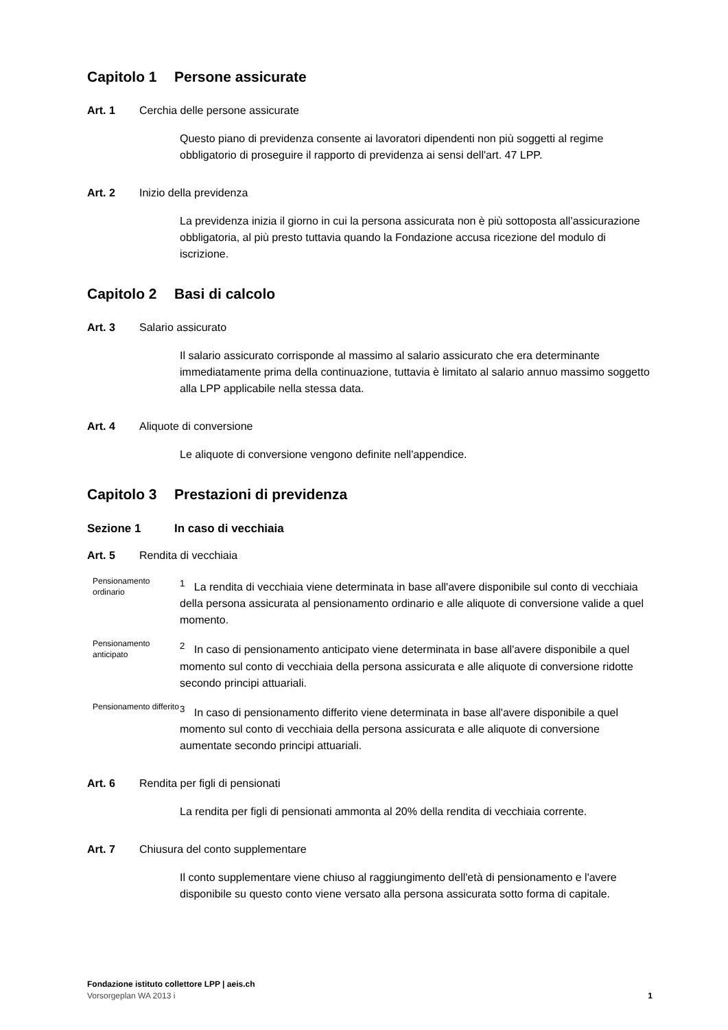Capitolo 1 Persone assicurate
Art. 1 Cerchia delle persone assicurate
Questo piano di previdenza consente ai lavoratori dipendenti non più soggetti al regime obbligatorio di proseguire il rapporto di previdenza ai sensi dell'art. 47 LPP.
Art. 2 Inizio della previdenza
La previdenza inizia il giorno in cui la persona assicurata non è più sottoposta all’assicurazione obbligatoria, al più presto tuttavia quando la Fondazione accusa ricezione del modulo di iscrizione.
Capitolo 2 Basi di calcolo
Art. 3 Salario assicurato
Il salario assicurato corrisponde al massimo al salario assicurato che era determinante immediatamente prima della continuazione, tuttavia è limitato al salario annuo massimo soggetto alla LPP applicabile nella stessa data.
Art. 4 Aliquote di conversione
Le aliquote di conversione vengono definite nell'appendice.
Capitolo 3 Prestazioni di previdenza
Sezione 1 In caso di vecchiaia
Art. 5 Rendita di vecchiaia
Pensionamento ordinario
<sup>1</sup> La rendita di vecchiaia viene determinata in base all'avere disponibile sul conto di vecchiaia della persona assicurata al pensionamento ordinario e alle aliquote di conversione valide a quel momento.
Pensionamento anticipato
<sup>2</sup> In caso di pensionamento anticipato viene determinata in base all'avere disponibile a quel momento sul conto di vecchiaia della persona assicurata e alle aliquote di conversione ridotte secondo principi attuariali.
Pensionamento differito
<sup>3</sup> In caso di pensionamento differito viene determinata in base all'avere disponibile a quel momento sul conto di vecchiaia della persona assicurata e alle aliquote di conversione aumentate secondo principi attuariali.
Art. 6 Rendita per figli di pensionati
La rendita per figli di pensionati ammonta al 20% della rendita di vecchiaia corrente.
Art. 7 Chiusura del conto supplementare
Il conto supplementare viene chiuso al raggiungimento dell'età di pensionamento e l'avere disponibile su questo conto viene versato alla persona assicurata sotto forma di capitale.
Fondazione istituto collettore LPP | aeis.ch
Vorsorgeplan WA 2013 i 1